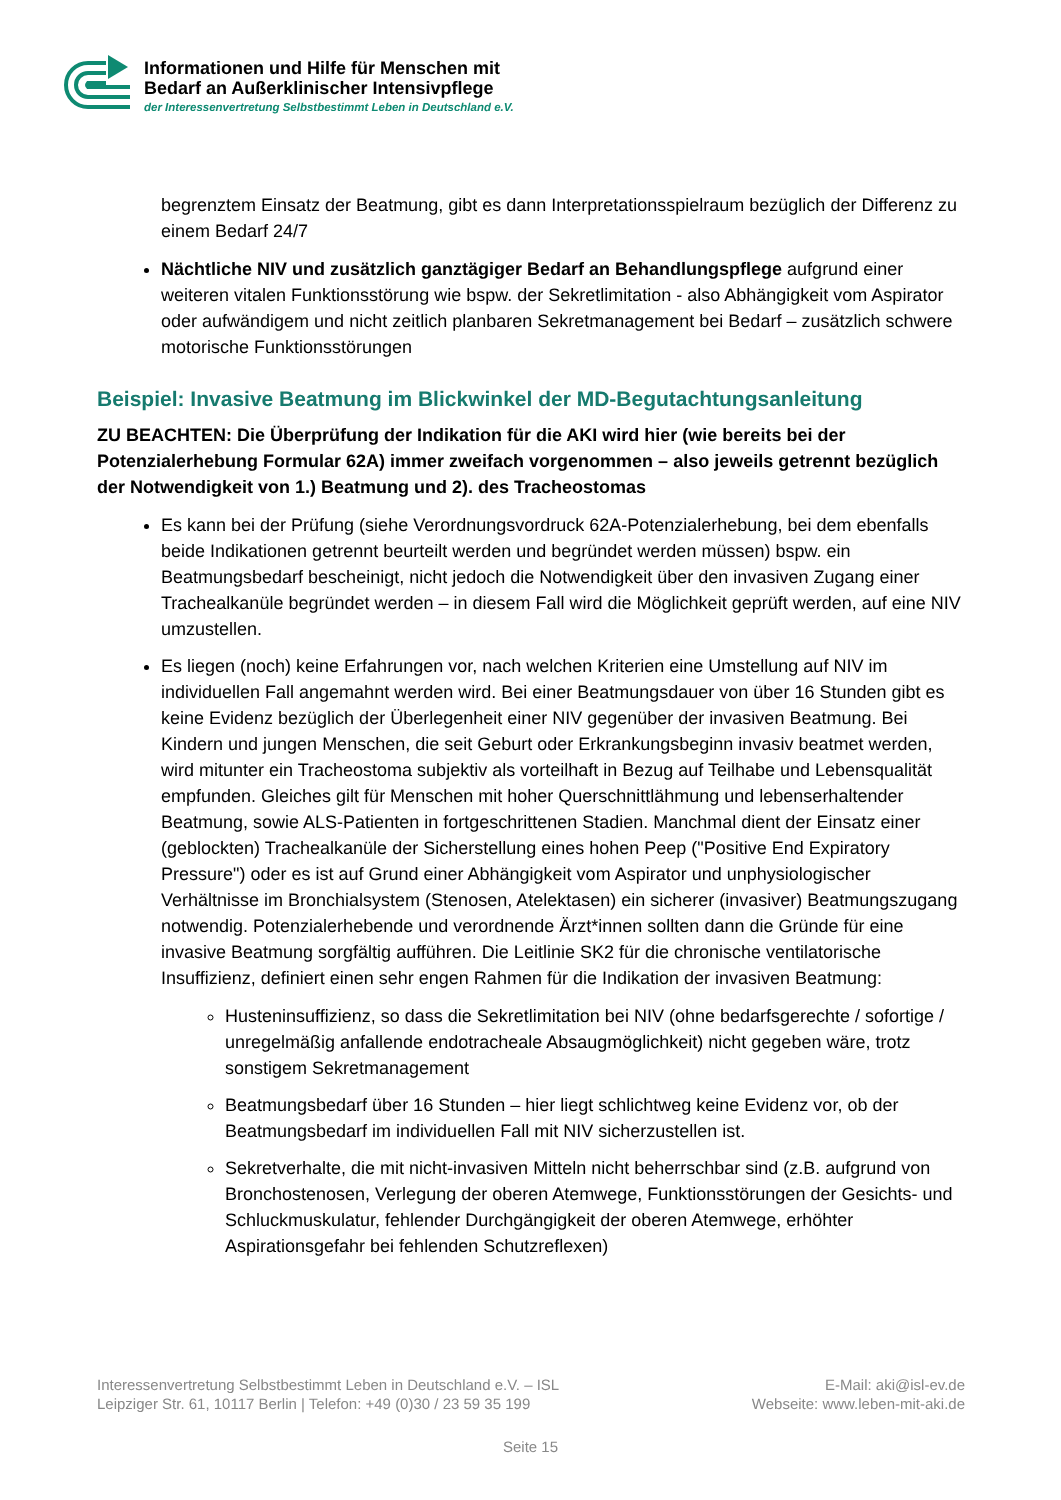Informationen und Hilfe für Menschen mit
Bedarf an Außerklinischer Intensivpflege
der Interessenvertretung Selbstbestimmt Leben in Deutschland e.V.
begrenztem Einsatz der Beatmung, gibt es dann Interpretationsspielraum bezüglich der Differenz zu einem Bedarf 24/7
Nächtliche NIV und zusätzlich ganztägiger Bedarf an Behandlungspflege aufgrund einer weiteren vitalen Funktionsstörung wie bspw. der Sekretlimitation - also Abhängigkeit vom Aspirator oder aufwändigem und nicht zeitlich planbaren Sekretmanagement bei Bedarf – zusätzlich schwere motorische Funktionsstörungen
Beispiel: Invasive Beatmung im Blickwinkel der MD-Begutachtungsanleitung
ZU BEACHTEN: Die Überprüfung der Indikation für die AKI wird hier (wie bereits bei der Potenzialerhebung Formular 62A) immer zweifach vorgenommen – also jeweils getrennt bezüglich der Notwendigkeit von 1.) Beatmung und 2). des Tracheostomas
Es kann bei der Prüfung (siehe Verordnungsvordruck 62A-Potenzialerhebung, bei dem ebenfalls beide Indikationen getrennt beurteilt werden und begründet werden müssen) bspw. ein Beatmungsbedarf bescheinigt, nicht jedoch die Notwendigkeit über den invasiven Zugang einer Trachealkanüle begründet werden – in diesem Fall wird die Möglichkeit geprüft werden, auf eine NIV umzustellen.
Es liegen (noch) keine Erfahrungen vor, nach welchen Kriterien eine Umstellung auf NIV im individuellen Fall angemahnt werden wird. Bei einer Beatmungsdauer von über 16 Stunden gibt es keine Evidenz bezüglich der Überlegenheit einer NIV gegenüber der invasiven Beatmung. Bei Kindern und jungen Menschen, die seit Geburt oder Erkrankungsbeginn invasiv beatmet werden, wird mitunter ein Tracheostoma subjektiv als vorteilhaft in Bezug auf Teilhabe und Lebensqualität empfunden. Gleiches gilt für Menschen mit hoher Querschnittlähmung und lebenserhaltender Beatmung, sowie ALS-Patienten in fortgeschrittenen Stadien. Manchmal dient der Einsatz einer (geblockten) Trachealkanüle der Sicherstellung eines hohen Peep ("Positive End Expiratory Pressure") oder es ist auf Grund einer Abhängigkeit vom Aspirator und unphysiologischer Verhältnisse im Bronchialsystem (Stenosen, Atelektasen) ein sicherer (invasiver) Beatmungszugang notwendig. Potenzialerhebende und verordnende Ärzt*innen sollten dann die Gründe für eine invasive Beatmung sorgfältig aufführen. Die Leitlinie SK2 für die chronische ventilatorische Insuffizienz, definiert einen sehr engen Rahmen für die Indikation der invasiven Beatmung:
Husteninsuffizienz, so dass die Sekretlimitation bei NIV (ohne bedarfsgerechte / sofortige / unregelmäßig anfallende endotracheale Absaugmöglichkeit) nicht gegeben wäre, trotz sonstigem Sekretmanagement
Beatmungsbedarf über 16 Stunden – hier liegt schlichtweg keine Evidenz vor, ob der Beatmungsbedarf im individuellen Fall mit NIV sicherzustellen ist.
Sekretverhalte, die mit nicht-invasiven Mitteln nicht beherrschbar sind (z.B. aufgrund von Bronchostenosen, Verlegung der oberen Atemwege, Funktionsstörungen der Gesichts- und Schluckmuskulatur, fehlender Durchgängigkeit der oberen Atemwege, erhöhter Aspirationsgefahr bei fehlenden Schutzreflexen)
Interessenvertretung Selbstbestimmt Leben in Deutschland e.V. – ISL
Leipziger Str. 61, 10117 Berlin | Telefon: +49 (0)30 / 23 59 35 199
E-Mail: aki@isl-ev.de
Webseite: www.leben-mit-aki.de
Seite 15